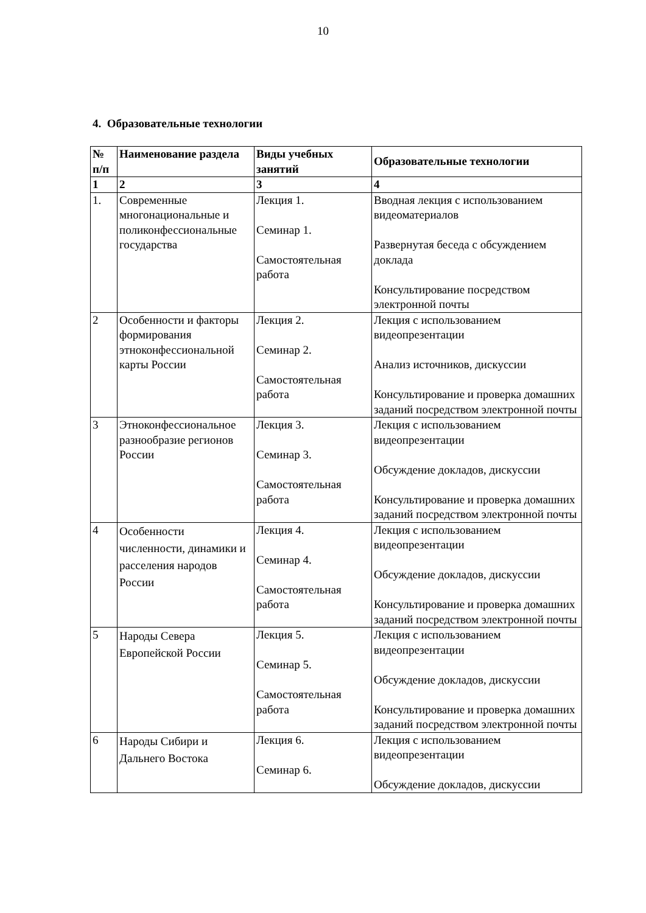10
4. Образовательные технологии
| № п/п | Наименование раздела | Виды учебных занятий | Образовательные технологии |
| --- | --- | --- | --- |
| 1 | 2 | 3 | 4 |
| 1. | Современные многонациональные и поликонфессиональные государства | Лекция 1. Семинар 1. Самостоятельная работа | Вводная лекция с использованием видеоматериалов Развернутая беседа с обсуждением доклада Консультирование посредством электронной почты |
| 2 | Особенности и факторы формирования этноконфессиональной карты России | Лекция 2. Семинар 2. Самостоятельная работа | Лекция с использованием видеопрезентации Анализ источников, дискуссии Консультирование и проверка домашних заданий посредством электронной почты |
| 3 | Этноконфессиональное разнообразие регионов России | Лекция 3. Семинар 3. Самостоятельная работа | Лекция с использованием видеопрезентации Обсуждение докладов, дискуссии Консультирование и проверка домашних заданий посредством электронной почты |
| 4 | Особенности численности, динамики и расселения народов России | Лекция 4. Семинар 4. Самостоятельная работа | Лекция с использованием видеопрезентации Обсуждение докладов, дискуссии Консультирование и проверка домашних заданий посредством электронной почты |
| 5 | Народы Севера Европейской России | Лекция 5. Семинар 5. Самостоятельная работа | Лекция с использованием видеопрезентации Обсуждение докладов, дискуссии Консультирование и проверка домашних заданий посредством электронной почты |
| 6 | Народы Сибири и Дальнего Востока | Лекция 6. Семинар 6. | Лекция с использованием видеопрезентации Обсуждение докладов, дискуссии |